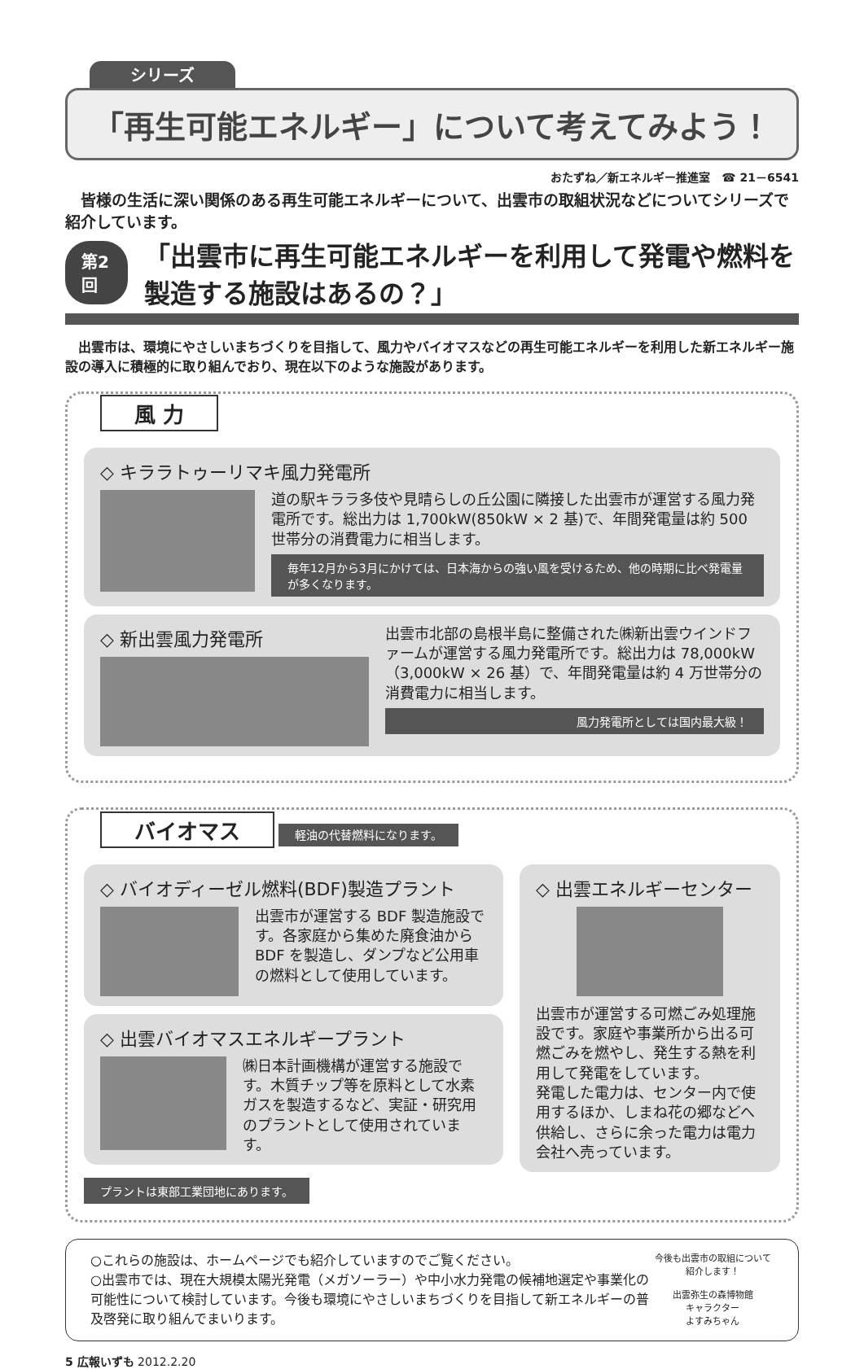シリーズ
「再生可能エネルギー」について考えてみよう！
おたずね／新エネルギー推進室　☎ 21－6541
皆様の生活に深い関係のある再生可能エネルギーについて、出雲市の取組状況などについてシリーズで紹介しています。
第2回
「出雲市に再生可能エネルギーを利用して発電や燃料を製造する施設はあるの？」
出雲市は、環境にやさしいまちづくりを目指して、風力やバイオマスなどの再生可能エネルギーを利用した新エネルギー施設の導入に積極的に取り組んでおり、現在以下のような施設があります。
風 力
◇ キララトゥーリマキ風力発電所
道の駅キララ多伎や見晴らしの丘公園に隣接した出雲市が運営する風力発電所です。総出力は 1,700kW(850kW × 2 基)で、年間発電量は約 500 世帯分の消費電力に相当します。
毎年12月から3月にかけては、日本海からの強い風を受けるため、他の時期に比べ発電量が多くなります。
◇ 新出雲風力発電所
出雲市北部の島根半島に整備された㈱新出雲ウインドファームが運営する風力発電所です。総出力は 78,000kW（3,000kW × 26 基）で、年間発電量は約 4 万世帯分の消費電力に相当します。
風力発電所としては国内最大級！
バイオマス
軽油の代替燃料になります。
◇ バイオディーゼル燃料(BDF)製造プラント
出雲市が運営する BDF 製造施設です。各家庭から集めた廃食油から BDF を製造し、ダンプなど公用車の燃料として使用しています。
◇ 出雲バイオマスエネルギープラント
㈱日本計画機構が運営する施設です。木質チップ等を原料として水素ガスを製造するなど、実証・研究用のプラントとして使用されています。
プラントは東部工業団地にあります。
◇ 出雲エネルギーセンター
出雲市が運営する可燃ごみ処理施設です。家庭や事業所から出る可燃ごみを燃やし、発生する熱を利用して発電をしています。
発電した電力は、センター内で使用するほか、しまね花の郷などへ供給し、さらに余った電力は電力会社へ売っています。
○これらの施設は、ホームページでも紹介していますのでご覧ください。
○出雲市では、現在大規模太陽光発電（メガソーラー）や中小水力発電の候補地選定や事業化の可能性について検討しています。今後も環境にやさしいまちづくりを目指して新エネルギーの普及啓発に取り組んでまいります。
今後も出雲市の取組について紹介します！
出雲弥生の森博物館
キャラクター
よすみちゃん
5 広報いずも 2012.2.20